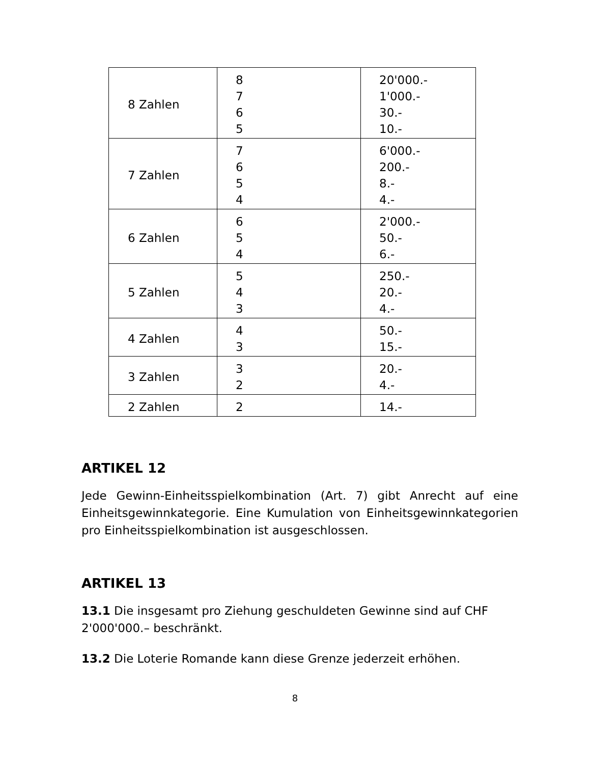| 8 Zahlen | 8 7 6 5 | 20'000.- 1'000.- 30.- 10.- |
| 7 Zahlen | 7 6 5 4 | 6'000.- 200.- 8.- 4.- |
| 6 Zahlen | 6 5 4 | 2'000.- 50.- 6.- |
| 5 Zahlen | 5 4 3 | 250.- 20.- 4.- |
| 4 Zahlen | 4 3 | 50.- 15.- |
| 3 Zahlen | 3 2 | 20.- 4.- |
| 2 Zahlen | 2 | 14.- |
ARTIKEL 12
Jede Gewinn-Einheitsspielkombination (Art. 7) gibt Anrecht auf eine Einheitsgewinnkategorie. Eine Kumulation von Einheitsgewinnkategorien pro Einheitsspielkombination ist ausgeschlossen.
ARTIKEL 13
13.1 Die insgesamt pro Ziehung geschuldeten Gewinne sind auf CHF 2'000'000.– beschränkt.
13.2 Die Loterie Romande kann diese Grenze jederzeit erhöhen.
8